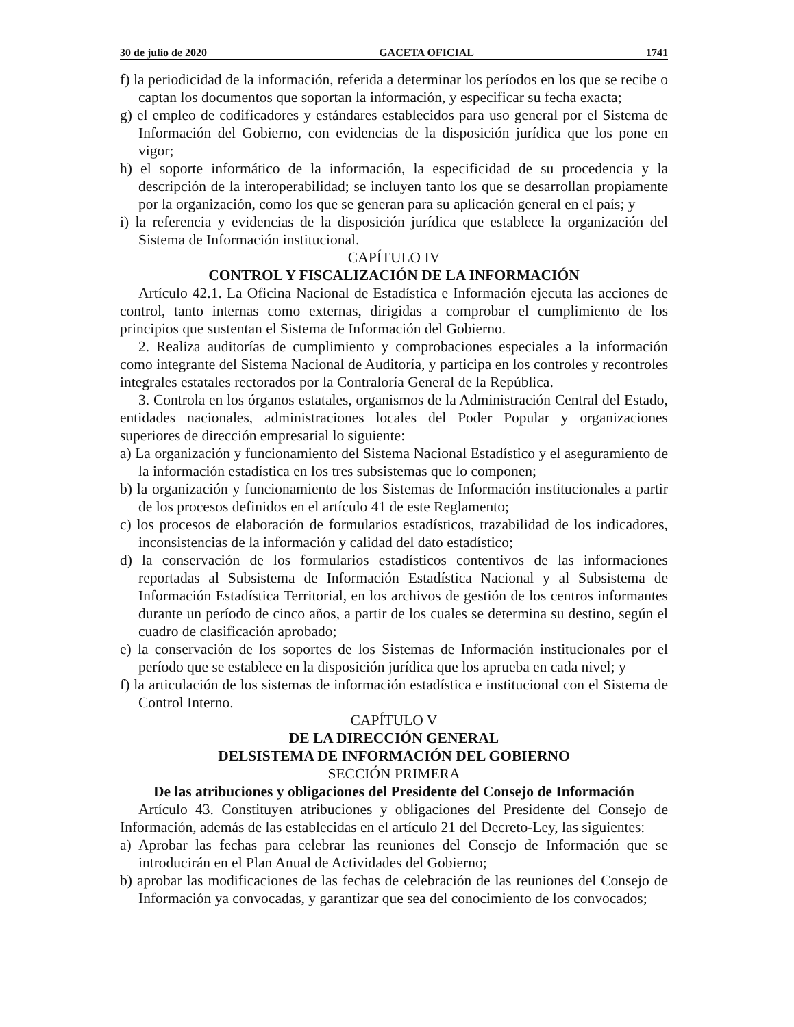30 de julio de 2020 GACETA OFICIAL 1741
f) la periodicidad de la información, referida a determinar los períodos en los que se recibe o captan los documentos que soportan la información, y especificar su fecha exacta;
g) el empleo de codificadores y estándares establecidos para uso general por el Sistema de Información del Gobierno, con evidencias de la disposición jurídica que los pone en vigor;
h) el soporte informático de la información, la especificidad de su procedencia y la descripción de la interoperabilidad; se incluyen tanto los que se desarrollan propiamente por la organización, como los que se generan para su aplicación general en el país; y
i) la referencia y evidencias de la disposición jurídica que establece la organización del Sistema de Información institucional.
CAPÍTULO IV
CONTROL Y FISCALIZACIÓN DE LA INFORMACIÓN
Artículo 42.1. La Oficina Nacional de Estadística e Información ejecuta las acciones de control, tanto internas como externas, dirigidas a comprobar el cumplimiento de los principios que sustentan el Sistema de Información del Gobierno.
2. Realiza auditorías de cumplimiento y comprobaciones especiales a la información como integrante del Sistema Nacional de Auditoría, y participa en los controles y recontroles integrales estatales rectorados por la Contraloría General de la República.
3. Controla en los órganos estatales, organismos de la Administración Central del Estado, entidades nacionales, administraciones locales del Poder Popular y organizaciones superiores de dirección empresarial lo siguiente:
a) La organización y funcionamiento del Sistema Nacional Estadístico y el aseguramiento de la información estadística en los tres subsistemas que lo componen;
b) la organización y funcionamiento de los Sistemas de Información institucionales a partir de los procesos definidos en el artículo 41 de este Reglamento;
c) los procesos de elaboración de formularios estadísticos, trazabilidad de los indicadores, inconsistencias de la información y calidad del dato estadístico;
d) la conservación de los formularios estadísticos contentivos de las informaciones reportadas al Subsistema de Información Estadística Nacional y al Subsistema de Información Estadística Territorial, en los archivos de gestión de los centros informantes durante un período de cinco años, a partir de los cuales se determina su destino, según el cuadro de clasificación aprobado;
e) la conservación de los soportes de los Sistemas de Información institucionales por el período que se establece en la disposición jurídica que los aprueba en cada nivel; y
f) la articulación de los sistemas de información estadística e institucional con el Sistema de Control Interno.
CAPÍTULO V
DE LA DIRECCIÓN GENERAL
DELSISTEMA DE INFORMACIÓN DEL GOBIERNO
SECCIÓN PRIMERA
De las atribuciones y obligaciones del Presidente del Consejo de Información
Artículo 43. Constituyen atribuciones y obligaciones del Presidente del Consejo de Información, además de las establecidas en el artículo 21 del Decreto-Ley, las siguientes:
a) Aprobar las fechas para celebrar las reuniones del Consejo de Información que se introducirán en el Plan Anual de Actividades del Gobierno;
b) aprobar las modificaciones de las fechas de celebración de las reuniones del Consejo de Información ya convocadas, y garantizar que sea del conocimiento de los convocados;